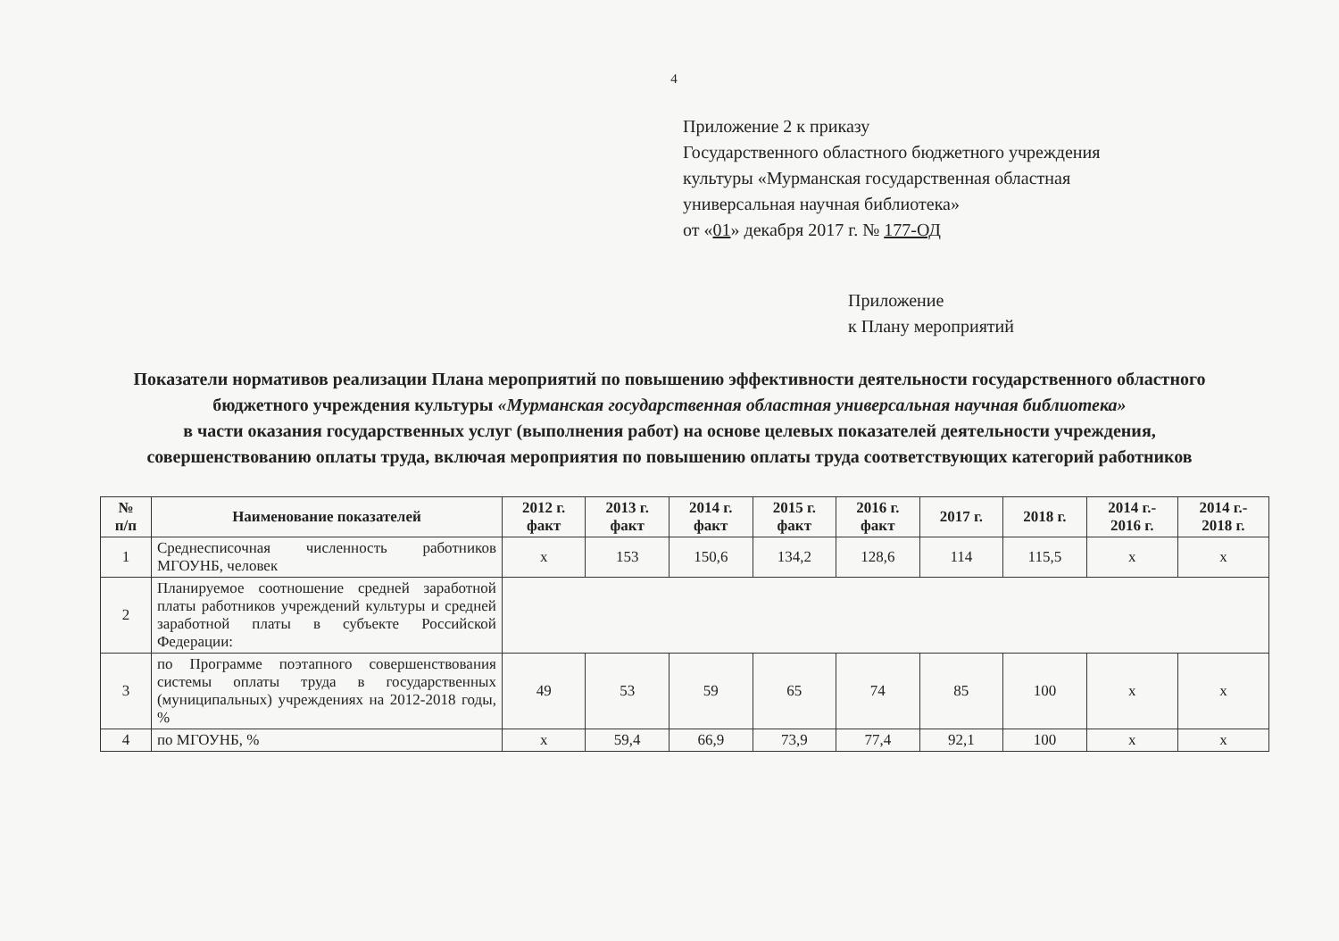4
Приложение 2 к приказу
Государственного областного бюджетного учреждения
культуры «Мурманская государственная областная
универсальная научная библиотека»
от «01» декабря 2017 г. № 177-ОД
Приложение
к Плану мероприятий
Показатели нормативов реализации Плана мероприятий по повышению эффективности деятельности государственного областного бюджетного учреждения культуры «Мурманская государственная областная универсальная научная библиотека»
в части оказания государственных услуг (выполнения работ) на основе целевых показателей деятельности учреждения, совершенствованию оплаты труда, включая мероприятия по повышению оплаты труда соответствующих категорий работников
| № п/п | Наименование показателей | 2012 г. факт | 2013 г. факт | 2014 г. факт | 2015 г. факт | 2016 г. факт | 2017 г. | 2018 г. | 2014 г.- 2016 г. | 2014 г.- 2018 г. |
| --- | --- | --- | --- | --- | --- | --- | --- | --- | --- | --- |
| 1 | Среднесписочная численность работников МГОУНБ, человек | x | 153 | 150,6 | 134,2 | 128,6 | 114 | 115,5 | x | x |
| 2 | Планируемое соотношение средней заработной платы работников учреждений культуры и средней заработной платы в субъекте Российской Федерации: | | | | | | | | | |
| 3 | по Программе поэтапного совершенствования системы оплаты труда в государственных (муниципальных) учреждениях на 2012-2018 годы, % | 49 | 53 | 59 | 65 | 74 | 85 | 100 | x | x |
| 4 | по МГОУНБ, % | x | 59,4 | 66,9 | 73,9 | 77,4 | 92,1 | 100 | x | x |